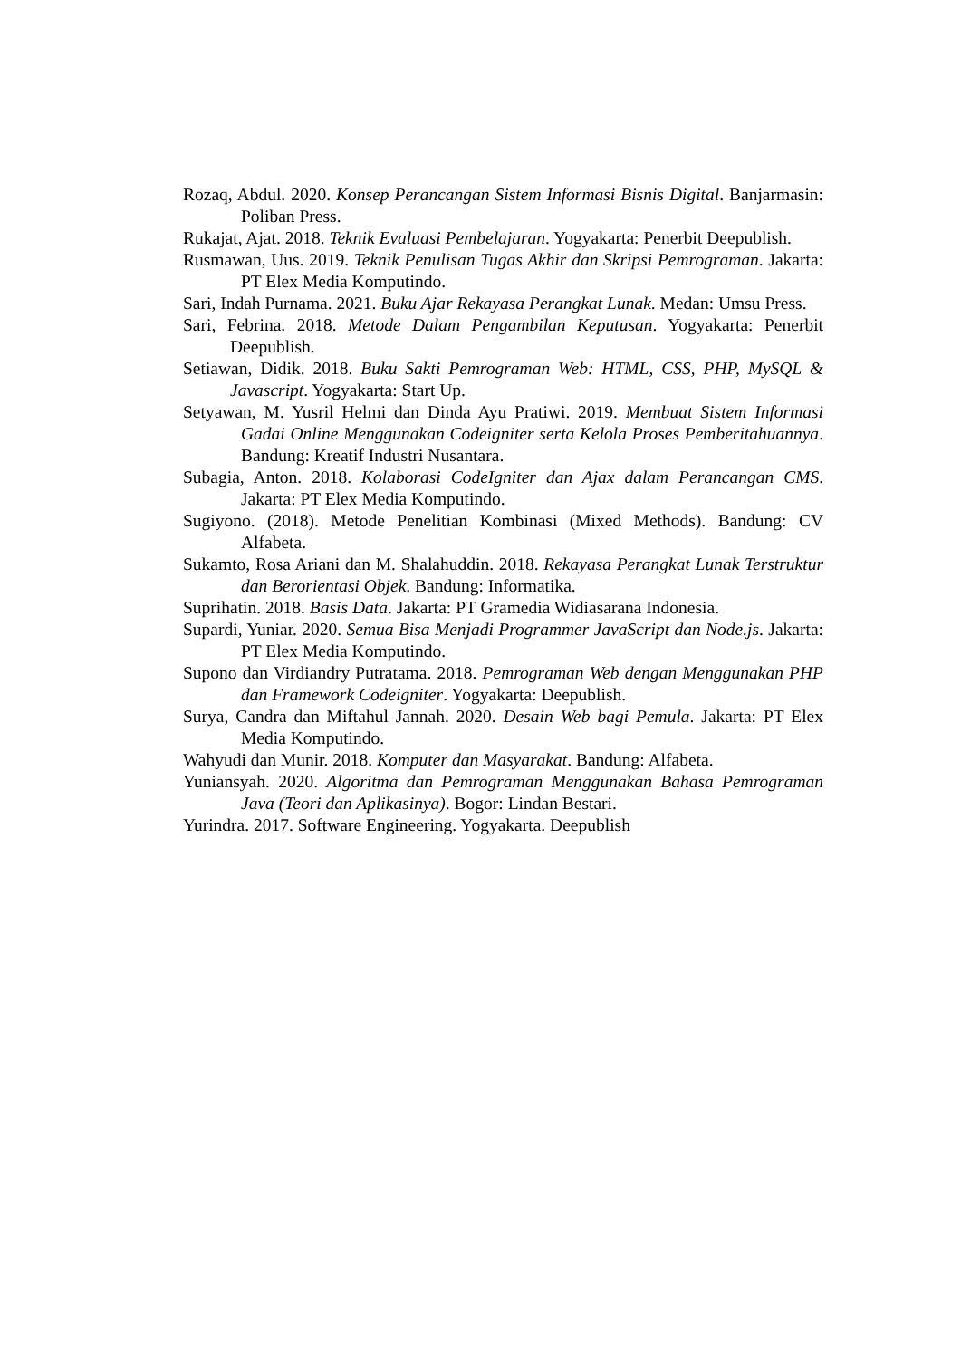Rozaq, Abdul. 2020. Konsep Perancangan Sistem Informasi Bisnis Digital. Banjarmasin: Poliban Press.
Rukajat, Ajat. 2018. Teknik Evaluasi Pembelajaran. Yogyakarta: Penerbit Deepublish.
Rusmawan, Uus. 2019. Teknik Penulisan Tugas Akhir dan Skripsi Pemrograman. Jakarta: PT Elex Media Komputindo.
Sari, Indah Purnama. 2021. Buku Ajar Rekayasa Perangkat Lunak. Medan: Umsu Press.
Sari, Febrina. 2018. Metode Dalam Pengambilan Keputusan. Yogyakarta: Penerbit Deepublish.
Setiawan, Didik. 2018. Buku Sakti Pemrograman Web: HTML, CSS, PHP, MySQL & Javascript. Yogyakarta: Start Up.
Setyawan, M. Yusril Helmi dan Dinda Ayu Pratiwi. 2019. Membuat Sistem Informasi Gadai Online Menggunakan Codeigniter serta Kelola Proses Pemberitahuannya. Bandung: Kreatif Industri Nusantara.
Subagia, Anton. 2018. Kolaborasi CodeIgniter dan Ajax dalam Perancangan CMS. Jakarta: PT Elex Media Komputindo.
Sugiyono. (2018). Metode Penelitian Kombinasi (Mixed Methods). Bandung: CV Alfabeta.
Sukamto, Rosa Ariani dan M. Shalahuddin. 2018. Rekayasa Perangkat Lunak Terstruktur dan Berorientasi Objek. Bandung: Informatika.
Suprihatin. 2018. Basis Data. Jakarta: PT Gramedia Widiasarana Indonesia.
Supardi, Yuniar. 2020. Semua Bisa Menjadi Programmer JavaScript dan Node.js. Jakarta: PT Elex Media Komputindo.
Supono dan Virdiandry Putratama. 2018. Pemrograman Web dengan Menggunakan PHP dan Framework Codeigniter. Yogyakarta: Deepublish.
Surya, Candra dan Miftahul Jannah. 2020. Desain Web bagi Pemula. Jakarta: PT Elex Media Komputindo.
Wahyudi dan Munir. 2018. Komputer dan Masyarakat. Bandung: Alfabeta.
Yuniansyah. 2020. Algoritma dan Pemrograman Menggunakan Bahasa Pemrograman Java (Teori dan Aplikasinya). Bogor: Lindan Bestari.
Yurindra. 2017. Software Engineering. Yogyakarta. Deepublish